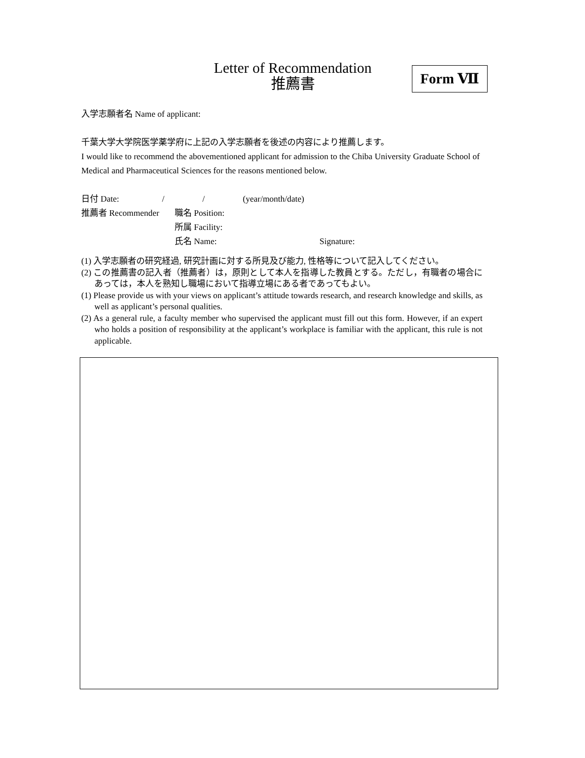Letter of Recommendation
推薦書
Form Ⅶ
入学志願者名 Name of applicant:
千葉大学大学院医学薬学府に上記の入学志願者を後述の内容により推薦します。
I would like to recommend the abovementioned applicant for admission to the Chiba University Graduate School of Medical and Pharmaceutical Sciences for the reasons mentioned below.
日付 Date: / / (year/month/date)
推薦者 Recommender 職名 Position:
所属 Facility:
氏名 Name: Signature:
(1) 入学志願者の研究経過, 研究計画に対する所見及び能力, 性格等について記入してください。
(2) この推薦書の記入者（推薦者）は，原則として本人を指導した教員とする。ただし，有職者の場合にあっては，本人を熟知し職場において指導立場にある者であってもよい。
(1) Please provide us with your views on applicant’s attitude towards research, and research knowledge and skills, as well as applicant’s personal qualities.
(2) As a general rule, a faculty member who supervised the applicant must fill out this form. However, if an expert who holds a position of responsibility at the applicant’s workplace is familiar with the applicant, this rule is not applicable.